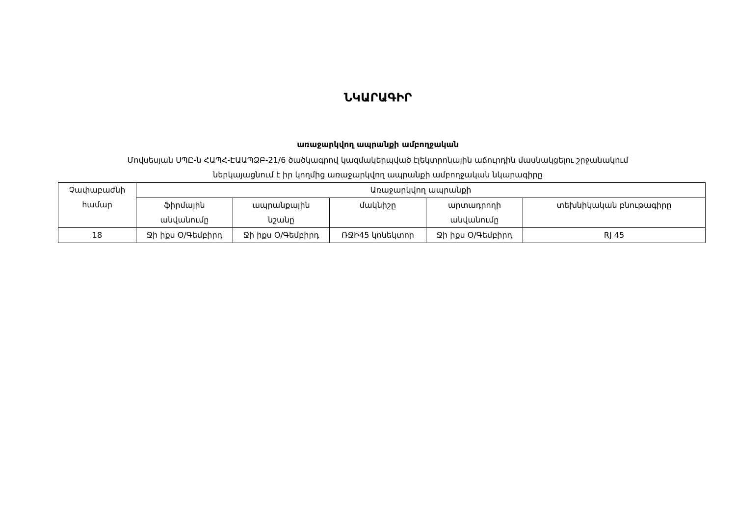ՆԿԱՐԱԳԻՐ
առաջարկվող ապրանքի ամբողջական
Մովսեսյան ՍՊԸ-ն ՀԱՊՀ-ԷԱԱՊՁԲ-21/6 ծածկագրով կազմակերպված էլեկտրոնային աճուրդին մասնակցելու շրջանակում
ներկայացնում է իր կողմից առաջարկվող ապրանքի ամբողջական նկարագիրը
| Չափաբաժնի համար | Առաջարկվող ապրանքի | | | | |
| --- | --- | --- | --- | --- | --- |
| | ֆիրմային անվանումը | ապրանքային նշանը | մակնիշը | արտադրողի անվանումը | տեխնիկական բնութագիրը |
| 18 | Ջի իքս Օ/Գեմբիրդ | Ջի իքս Օ/Գեմբիրդ | ՌՋԻ45 կոնեկտոր | Ջի իքս Օ/Գեմբիրդ | RJ 45 |